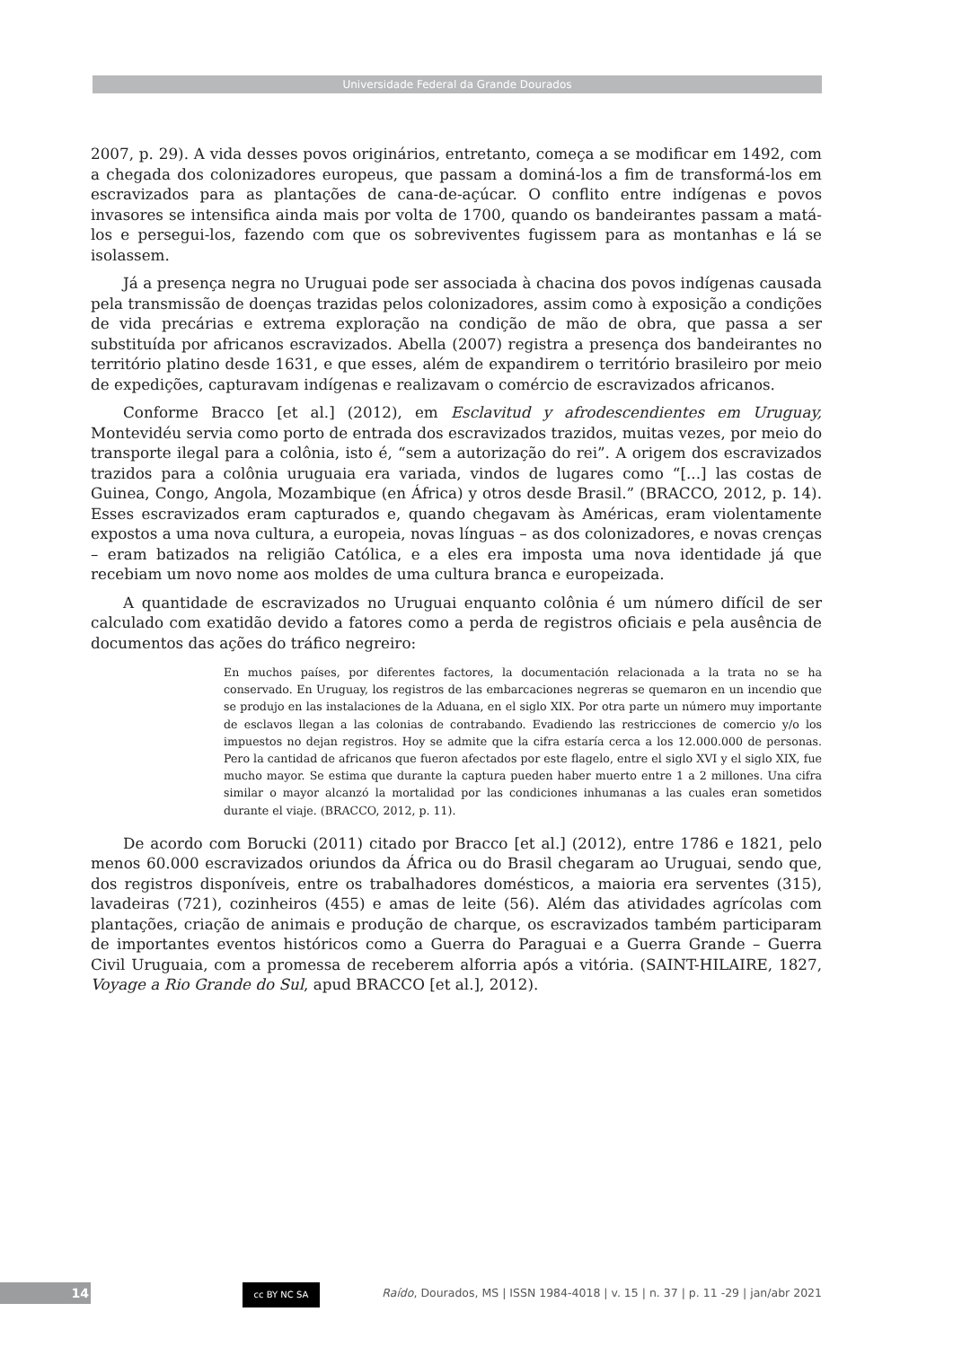Universidade Federal da Grande Dourados
2007, p. 29). A vida desses povos originários, entretanto, começa a se modificar em 1492, com a chegada dos colonizadores europeus, que passam a dominá-los a fim de transformá-los em escravizados para as plantações de cana-de-açúcar. O conflito entre indígenas e povos invasores se intensifica ainda mais por volta de 1700, quando os bandeirantes passam a matá-los e persegui-los, fazendo com que os sobreviventes fugissem para as montanhas e lá se isolassem.
Já a presença negra no Uruguai pode ser associada à chacina dos povos indígenas causada pela transmissão de doenças trazidas pelos colonizadores, assim como à exposição a condições de vida precárias e extrema exploração na condição de mão de obra, que passa a ser substituída por africanos escravizados. Abella (2007) registra a presença dos bandeirantes no território platino desde 1631, e que esses, além de expandirem o território brasileiro por meio de expedições, capturavam indígenas e realizavam o comércio de escravizados africanos.
Conforme Bracco [et al.] (2012), em Esclavitud y afrodescendientes em Uruguay, Montevidéu servia como porto de entrada dos escravizados trazidos, muitas vezes, por meio do transporte ilegal para a colônia, isto é, “sem a autorização do rei”. A origem dos escravizados trazidos para a colônia uruguaia era variada, vindos de lugares como “[...] las costas de Guinea, Congo, Angola, Mozambique (en África) y otros desde Brasil.” (BRACCO, 2012, p. 14). Esses escravizados eram capturados e, quando chegavam às Américas, eram violentamente expostos a uma nova cultura, a europeia, novas línguas – as dos colonizadores, e novas crenças – eram batizados na religião Católica, e a eles era imposta uma nova identidade já que recebiam um novo nome aos moldes de uma cultura branca e europeizada.
A quantidade de escravizados no Uruguai enquanto colônia é um número difícil de ser calculado com exatidão devido a fatores como a perda de registros oficiais e pela ausência de documentos das ações do tráfico negreiro:
En muchos países, por diferentes factores, la documentación relacionada a la trata no se ha conservado. En Uruguay, los registros de las embarcaciones negreras se quemaron en un incendio que se produjo en las instalaciones de la Aduana, en el siglo XIX. Por otra parte un número muy importante de esclavos llegan a las colonias de contrabando. Evadiendo las restricciones de comercio y/o los impuestos no dejan registros. Hoy se admite que la cifra estaría cerca a los 12.000.000 de personas. Pero la cantidad de africanos que fueron afectados por este flagelo, entre el siglo XVI y el siglo XIX, fue mucho mayor. Se estima que durante la captura pueden haber muerto entre 1 a 2 millones. Una cifra similar o mayor alcanzó la mortalidad por las condiciones inhumanas a las cuales eran sometidos durante el viaje. (BRACCO, 2012, p. 11).
De acordo com Borucki (2011) citado por Bracco [et al.] (2012), entre 1786 e 1821, pelo menos 60.000 escravizados oriundos da África ou do Brasil chegaram ao Uruguai, sendo que, dos registros disponíveis, entre os trabalhadores domésticos, a maioria era serventes (315), lavadeiras (721), cozinheiros (455) e amas de leite (56). Além das atividades agrícolas com plantações, criação de animais e produção de charque, os escravizados também participaram de importantes eventos históricos como a Guerra do Paraguai e a Guerra Grande – Guerra Civil Uruguaia, com a promessa de receberem alforria após a vitória. (SAINT-HILAIRE, 1827, Voyage a Rio Grande do Sul, apud BRACCO [et al.], 2012).
14 cc BY NC SA
Raído, Dourados, MS | ISSN 1984-4018 | v. 15 | n. 37 | p. 11 -29 | jan/abr 2021